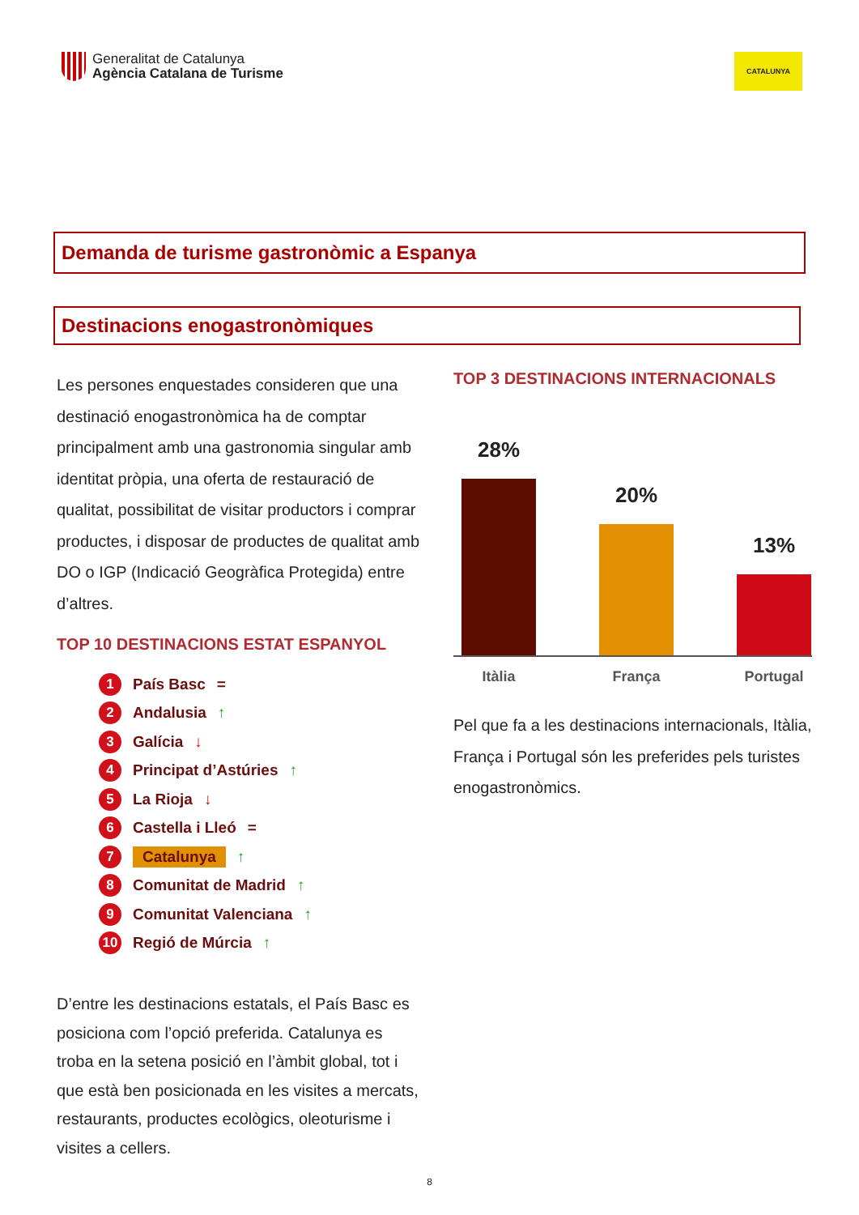Generalitat de Catalunya
Agència Catalana de Turisme
CATALUNYA
Demanda de turisme gastronòmic a Espanya
Destinacions enogastronòmiques
Les persones enquestades consideren que una destinació enogastronòmica ha de comptar principalment amb una gastronomia singular amb identitat pròpia, una oferta de restauració de qualitat, possibilitat de visitar productors i comprar productes, i disposar de productes de qualitat amb DO o IGP (Indicació Geogràfica Protegida) entre d’altres.
TOP 10 DESTINACIONS ESTAT ESPANYOL
1 País Basc =
2 Andalusia ↑
3 Galícia ↓
4 Principat d’Astúries ↑
5 La Rioja ↓
6 Castella i Lleó =
7 Catalunya ↑
8 Comunitat de Madrid ↑
9 Comunitat Valenciana ↑
10 Regió de Múrcia ↑
D’entre les destinacions estatals, el País Basc es posiciona com l’opció preferida. Catalunya es troba en la setena posició en l’àmbit global, tot i que està ben posicionada en les visites a mercats, restaurants, productes ecològics, oleoturisme i visites a cellers.
TOP 3 DESTINACIONS INTERNACIONALS
28%
20%
13%
Itàlia França Portugal
Pel que fa a les destinacions internacionals, Itàlia, França i Portugal són les preferides pels turistes enogastronòmics.
8